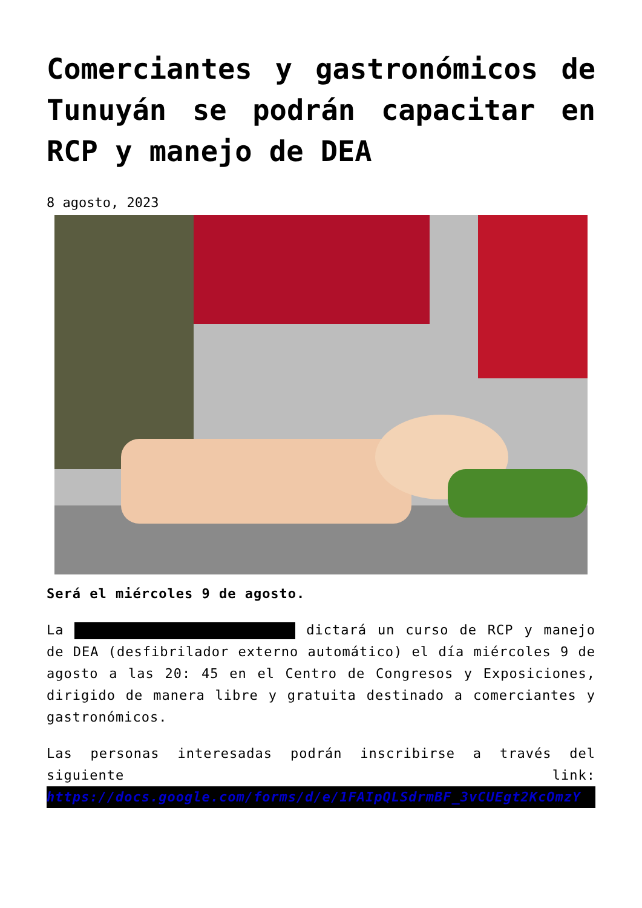Comerciantes y gastronómicos de Tunuyán se podrán capacitar en RCP y manejo de DEA
8 agosto, 2023
Será el miércoles 9 de agosto.
La dictará un curso de RCP y manejo de DEA (desfibrilador externo automático) el día miércoles 9 de agosto a las 20: 45 en el Centro de Congresos y Exposiciones, dirigido de manera libre y gratuita destinado a comerciantes y gastronómicos.
Las personas interesadas podrán inscribirse a través del siguiente link:
https://docs.google.com/forms/d/e/1FAIpQLSdrmBF_3vCUEgt2KcOmzY